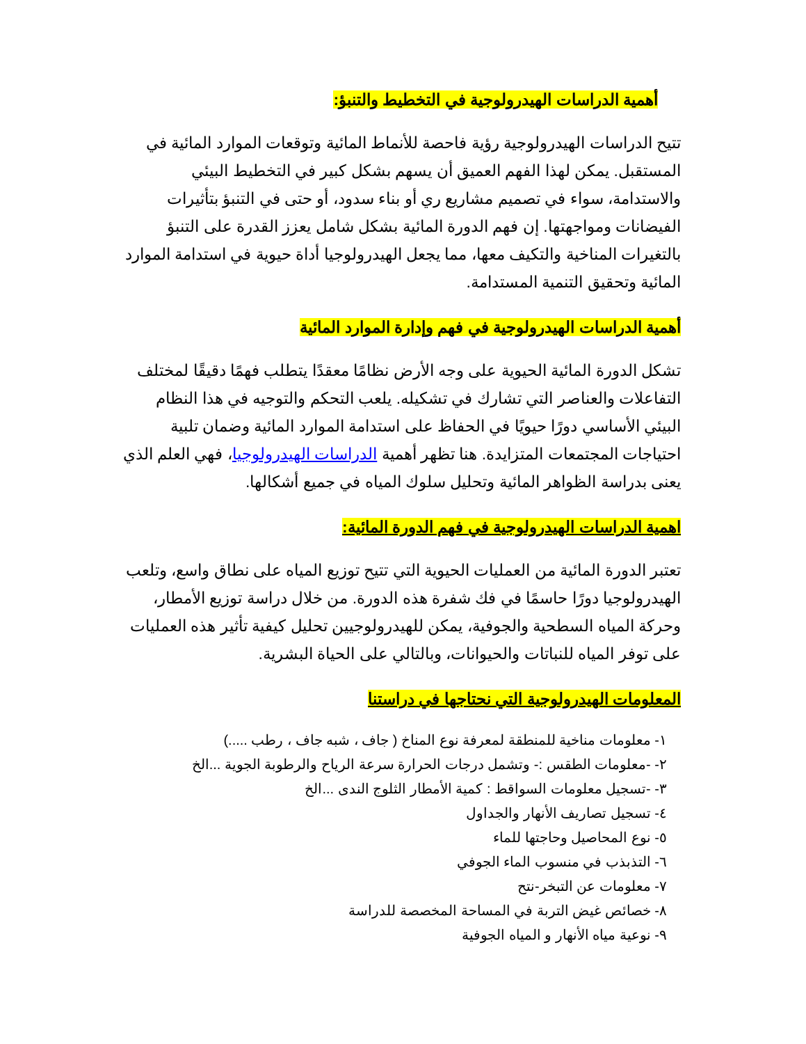أهمية الدراسات الهيدرولوجية في التخطيط والتنبؤ:
تتيح الدراسات الهيدرولوجية رؤية فاحصة للأنماط المائية وتوقعات الموارد المائية في المستقبل. يمكن لهذا الفهم العميق أن يسهم بشكل كبير في التخطيط البيئي والاستدامة، سواء في تصميم مشاريع ري أو بناء سدود، أو حتى في التنبؤ بتأثيرات الفيضانات ومواجهتها. إن فهم الدورة المائية بشكل شامل يعزز القدرة على التنبؤ بالتغيرات المناخية والتكيف معها، مما يجعل الهيدرولوجيا أداة حيوية في استدامة الموارد المائية وتحقيق التنمية المستدامة.
أهمية الدراسات الهيدرولوجية في فهم وإدارة الموارد المائية
تشكل الدورة المائية الحيوية على وجه الأرض نظامًا معقدًا يتطلب فهمًا دقيقًا لمختلف التفاعلات والعناصر التي تشارك في تشكيله. يلعب التحكم والتوجيه في هذا النظام البيئي الأساسي دورًا حيويًا في الحفاظ على استدامة الموارد المائية وضمان تلبية احتياجات المجتمعات المتزايدة. هنا تظهر أهمية الدراسات الهيدرولوجيا، فهي العلم الذي يعنى بدراسة الظواهر المائية وتحليل سلوك المياه في جميع أشكالها.
اهمية الدراسات الهيدرولوجية في فهم الدورة المائية:
تعتبر الدورة المائية من العمليات الحيوية التي تتيح توزيع المياه على نطاق واسع، وتلعب الهيدرولوجيا دورًا حاسمًا في فك شفرة هذه الدورة. من خلال دراسة توزيع الأمطار، وحركة المياه السطحية والجوفية، يمكن للهيدرولوجيين تحليل كيفية تأثير هذه العمليات على توفر المياه للنباتات والحيوانات، وبالتالي على الحياة البشرية.
المعلومات الهيدرولوجية التي نحتاجها في دراستنا
١- معلومات مناخية للمنطقة لمعرفة نوع المناخ ( جاف ، شبه جاف ، رطب .....)
٢- -معلومات الطقس :- وتشمل درجات الحرارة سرعة الرياح والرطوبة الجوية ...الخ
٣- -تسجيل معلومات السواقط : كمية الأمطار الثلوج الندى ...الخ
٤- تسجيل تصاريف الأنهار والجداول
٥- نوع المحاصيل وحاجتها للماء
٦- التذبذب في منسوب الماء الجوفي
٧- معلومات عن التبخر-نتح
٨- خصائص غيض التربة في المساحة المخصصة للدراسة
٩- نوعية مياه الأنهار و المياه الجوفية